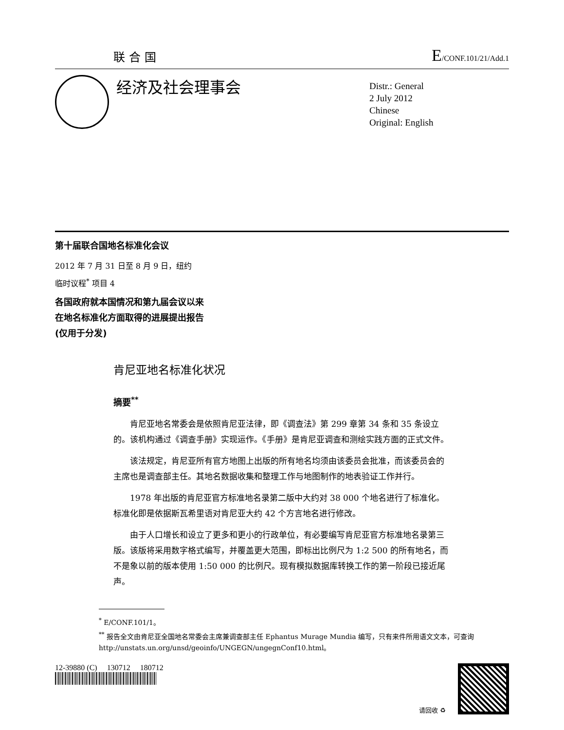联合国 E/CONF.101/21/Add.1
经济及社会理事会
Distr.: General
2 July 2012
Chinese
Original: English
第十届联合国地名标准化会议
2012 年 7 月 31 日至 8 月 9 日，纽约
临时议程<sup>*</sup> 项目 4
各国政府就本国情况和第九届会议以来
在地名标准化方面取得的进展提出报告
(仅用于分发)
肯尼亚地名标准化状况
摘要<sup>**</sup>
肯尼亚地名常委会是依照肯尼亚法律，即《调查法》第 299 章第 34 条和 35 条设立的。该机构通过《调查手册》实现运作。《手册》是肯尼亚调查和测绘实践方面的正式文件。
该法规定，肯尼亚所有官方地图上出版的所有地名均须由该委员会批准，而该委员会的主席也是调查部主任。其地名数据收集和整理工作与地图制作的地表验证工作并行。
1978 年出版的肯尼亚官方标准地名录第二版中大约对 38 000 个地名进行了标准化。标准化即是依据斯瓦希里语对肯尼亚大约 42 个方言地名进行修改。
由于人口增长和设立了更多和更小的行政单位，有必要编写肯尼亚官方标准地名录第三版。该版将采用数字格式编写，并覆盖更大范围，即标出比例尺为 1:2 500 的所有地名，而不是象以前的版本使用 1:50 000 的比例尺。现有模拟数据库转换工作的第一阶段已接近尾声。
<sup>*</sup> E/CONF.101/1。
<sup>**</sup> 报告全文由肯尼亚全国地名常委会主席兼调查部主任 Ephantus Murage Mundia 编写，只有来件所用语文文本，可查询 http://unstats.un.org/unsd/geoinfo/UNGEGN/ungegnConf10.html。
12-39880 (C) 130712 180712
请回收 ♻